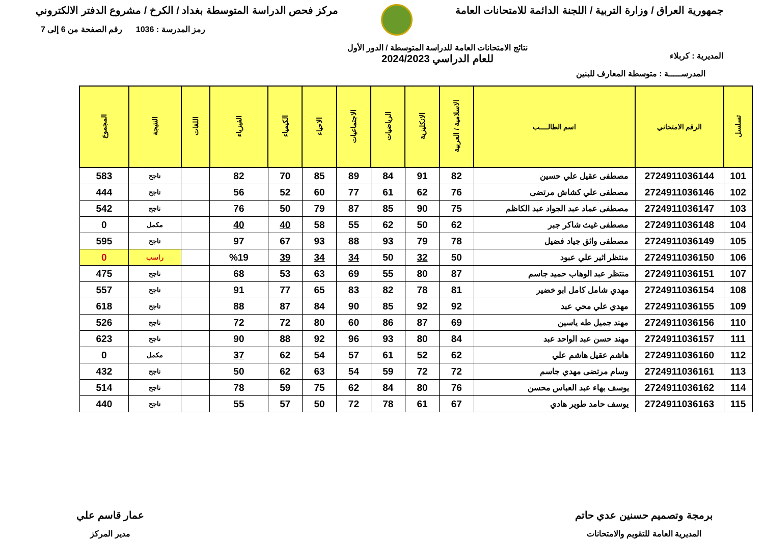جمهورية العراق / وزارة التربية / اللجنة الدائمة للامتحانات العامة
مركز فحص الدراسة المتوسطة بغداد / الكرخ / مشروع الدفتر الالكتروني
المديرية : كربلاء
نتائج الامتحانات العامة للدراسة المتوسطة / الدور الأول
للعام الدراسي 2024/2023
رمز المدرسة : 1036 رقم الصفحة من 6 إلى 7
المدرســـــة : متوسطة المعارف للبنين
| تسلسل | الرقم الامتحاني | اسم الطالــــب | الاسلامية / العربية | الانكليزية | الرياضيات | الاجتماعيات | الاحياء | الكيمياء | الفيزياء | اللغات | النتيجة | المجموع |
| --- | --- | --- | --- | --- | --- | --- | --- | --- | --- | --- | --- | --- |
| 101 | 2724911036144 | مصطفى عقيل علي حسين | 82 | 91 | 84 | 89 | 85 | 70 | 82 | | ناجح | 583 |
| 102 | 2724911036146 | مصطفى علي كشاش مرتضى | 76 | 62 | 61 | 77 | 60 | 52 | 56 | | ناجح | 444 |
| 103 | 2724911036147 | مصطفى عماد عبد الجواد عبد الكاظم | 75 | 90 | 85 | 87 | 79 | 50 | 76 | | ناجح | 542 |
| 104 | 2724911036148 | مصطفى غيث شاكر جبر | 62 | 50 | 62 | 55 | 58 | 40 | 40 | | مكمل | 0 |
| 105 | 2724911036149 | مصطفى واثق جياد فضيل | 78 | 79 | 93 | 88 | 93 | 67 | 97 | | ناجح | 595 |
| 106 | 2724911036150 | منتظر اثير علي عبود | 50 | 32 | 50 | 34 | 34 | 39 | %19 | | راسب | 0 |
| 107 | 2724911036151 | منتظر عبد الوهاب حميد جاسم | 87 | 80 | 55 | 69 | 63 | 53 | 68 | | ناجح | 475 |
| 108 | 2724911036154 | مهدي شامل كامل ابو خضير | 81 | 78 | 82 | 83 | 65 | 77 | 91 | | ناجح | 557 |
| 109 | 2724911036155 | مهدي علي محي عبد | 92 | 92 | 85 | 90 | 84 | 87 | 88 | | ناجح | 618 |
| 110 | 2724911036156 | مهند جميل طه ياسين | 69 | 87 | 86 | 60 | 80 | 72 | 72 | | ناجح | 526 |
| 111 | 2724911036157 | مهند حسن عبد الواحد عبد | 84 | 80 | 93 | 96 | 92 | 88 | 90 | | ناجح | 623 |
| 112 | 2724911036160 | هاشم عقيل هاشم علي | 62 | 52 | 61 | 57 | 54 | 62 | 37 | | مكمل | 0 |
| 113 | 2724911036161 | وسام مرتضى مهدي جاسم | 72 | 72 | 59 | 54 | 63 | 62 | 50 | | ناجح | 432 |
| 114 | 2724911036162 | يوسف بهاء عبد العباس محسن | 76 | 80 | 84 | 62 | 75 | 59 | 78 | | ناجح | 514 |
| 115 | 2724911036163 | يوسف حامد طوير هادي | 67 | 61 | 78 | 72 | 50 | 57 | 55 | | ناجح | 440 |
برمجة وتصميم حسنين عدي حاتم
المديرية العامة للتقويم والامتحانات
عمار قاسم علي
مدير المركز